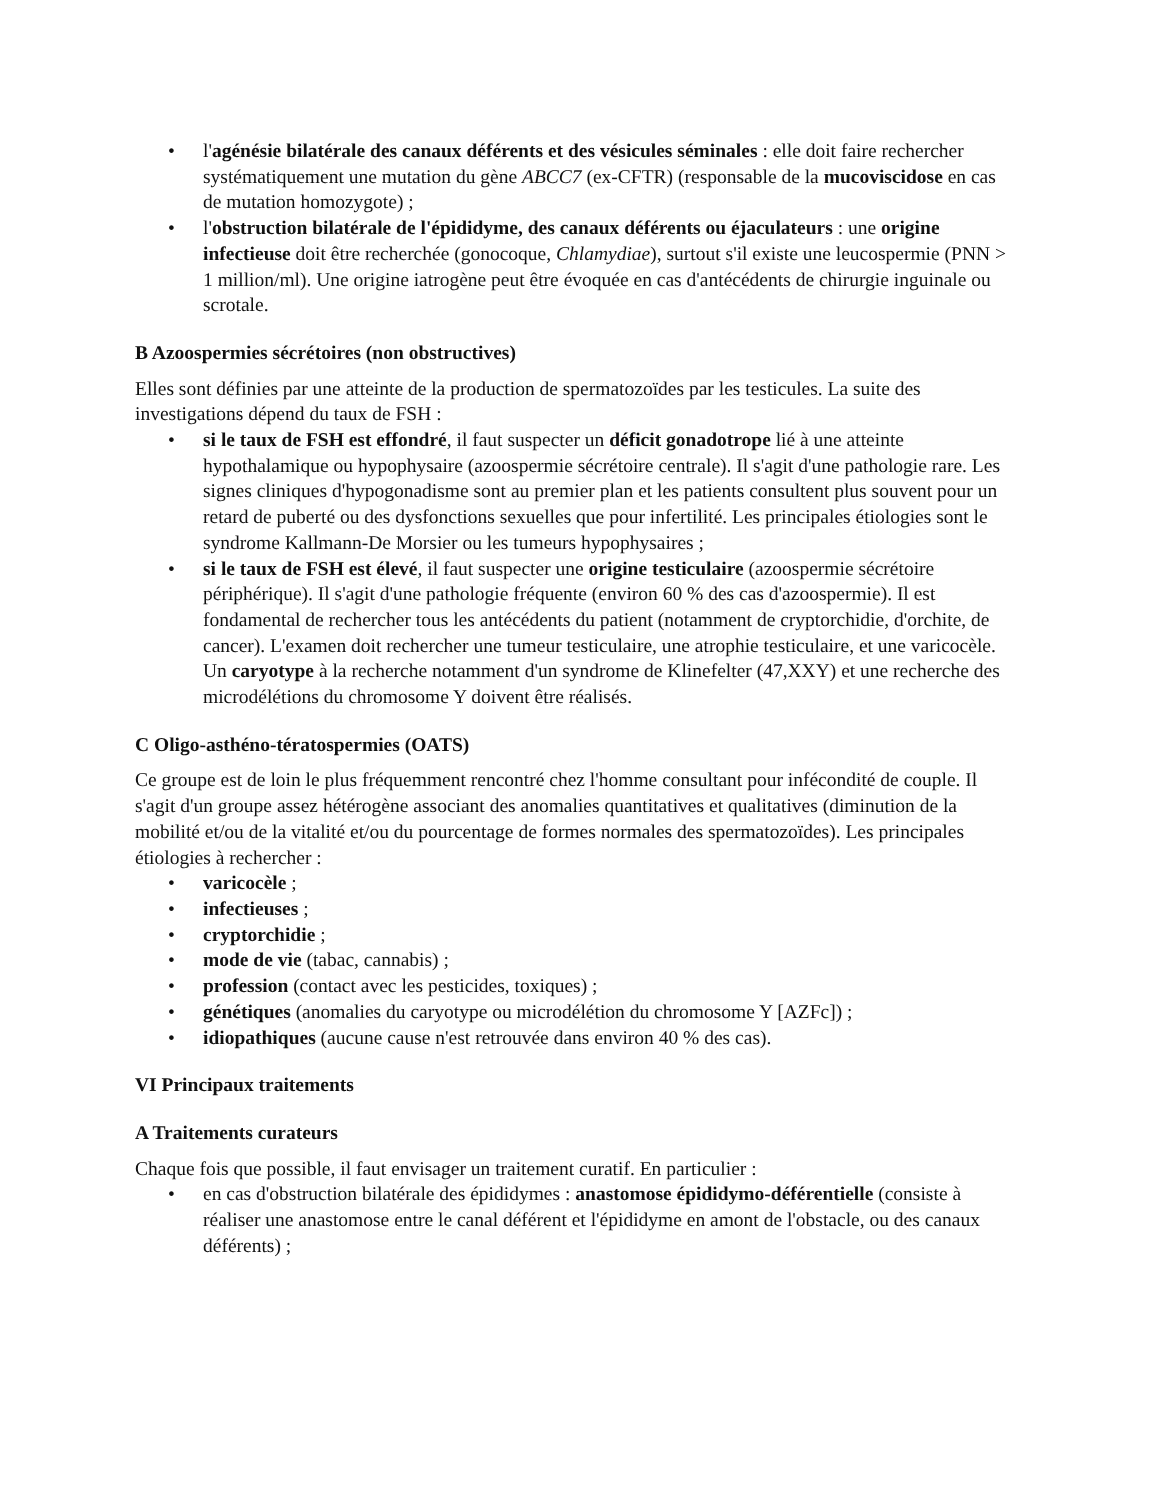• l'agénésie bilatérale des canaux déférents et des vésicules séminales : elle doit faire rechercher systématiquement une mutation du gène ABCC7 (ex-CFTR) (responsable de la mucoviscidose en cas de mutation homozygote) ;
• l'obstruction bilatérale de l'épididyme, des canaux déférents ou éjaculateurs : une origine infectieuse doit être recherchée (gonocoque, Chlamydiae), surtout s'il existe une leucospermie (PNN > 1 million/ml). Une origine iatrogène peut être évoquée en cas d'antécédents de chirurgie inguinale ou scrotale.
B Azoospermies sécrétoires (non obstructives)
Elles sont définies par une atteinte de la production de spermatozoïdes par les testicules. La suite des investigations dépend du taux de FSH :
• si le taux de FSH est effondré, il faut suspecter un déficit gonadotrope lié à une atteinte hypothalamique ou hypophysaire (azoospermie sécrétoire centrale). Il s'agit d'une pathologie rare. Les signes cliniques d'hypogonadisme sont au premier plan et les patients consultent plus souvent pour un retard de puberté ou des dysfonctions sexuelles que pour infertilité. Les principales étiologies sont le syndrome Kallmann-De Morsier ou les tumeurs hypophysaires ;
• si le taux de FSH est élevé, il faut suspecter une origine testiculaire (azoospermie sécrétoire périphérique). Il s'agit d'une pathologie fréquente (environ 60 % des cas d'azoospermie). Il est fondamental de rechercher tous les antécédents du patient (notamment de cryptorchidie, d'orchite, de cancer). L'examen doit rechercher une tumeur testiculaire, une atrophie testiculaire, et une varicocèle. Un caryotype à la recherche notamment d'un syndrome de Klinefelter (47,XXY) et une recherche des microdélétions du chromosome Y doivent être réalisés.
C Oligo-asthéno-tératospermies (OATS)
Ce groupe est de loin le plus fréquemment rencontré chez l'homme consultant pour infécondité de couple. Il s'agit d'un groupe assez hétérogène associant des anomalies quantitatives et qualitatives (diminution de la mobilité et/ou de la vitalité et/ou du pourcentage de formes normales des spermatozoïdes). Les principales étiologies à rechercher :
• varicocèle ;
• infectieuses ;
• cryptorchidie ;
• mode de vie (tabac, cannabis) ;
• profession (contact avec les pesticides, toxiques) ;
• génétiques (anomalies du caryotype ou microdélétion du chromosome Y [AZFc]) ;
• idiopathiques (aucune cause n'est retrouvée dans environ 40 % des cas).
VI Principaux traitements
A Traitements curateurs
Chaque fois que possible, il faut envisager un traitement curatif. En particulier :
• en cas d'obstruction bilatérale des épididymes : anastomose épididymo-déférentielle (consiste à réaliser une anastomose entre le canal déférent et l'épididyme en amont de l'obstacle, ou des canaux déférents) ;